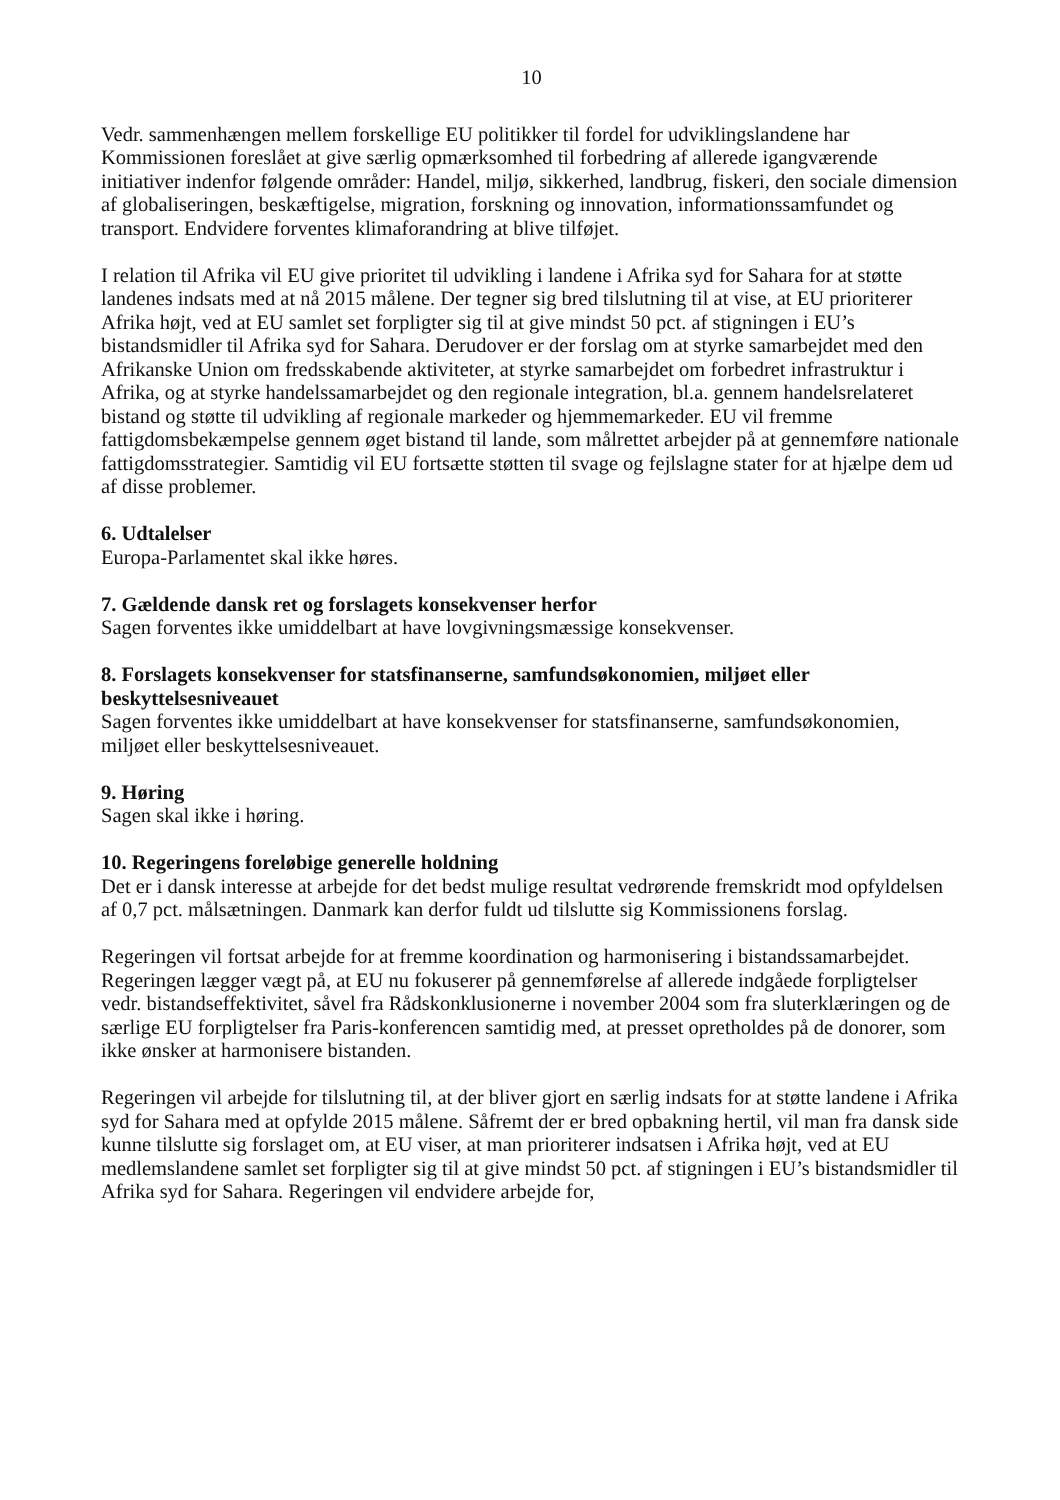10
Vedr. sammenhængen mellem forskellige EU politikker til fordel for udviklingslandene har Kommissionen foreslået at give særlig opmærksomhed til forbedring af allerede igangværende initiativer indenfor følgende områder: Handel, miljø, sikkerhed, landbrug, fiskeri, den sociale dimension af globaliseringen, beskæftigelse, migration, forskning og innovation, informationssamfundet og transport. Endvidere forventes klimaforandring at blive tilføjet.
I relation til Afrika vil EU give prioritet til udvikling i landene i Afrika syd for Sahara for at støtte landenes indsats med at nå 2015 målene. Der tegner sig bred tilslutning til at vise, at EU prioriterer Afrika højt, ved at EU samlet set forpligter sig til at give mindst 50 pct. af stigningen i EU’s bistandsmidler til Afrika syd for Sahara. Derudover er der forslag om at styrke samarbejdet med den Afrikanske Union om fredsskabende aktiviteter, at styrke samarbejdet om forbedret infrastruktur i Afrika, og at styrke handelssamarbejdet og den regionale integration, bl.a. gennem handelsrelateret bistand og støtte til udvikling af regionale markeder og hjemmemarkeder. EU vil fremme fattigdomsbekæmpelse gennem øget bistand til lande, som målrettet arbejder på at gennemføre nationale fattigdomsstrategier. Samtidig vil EU fortsætte støtten til svage og fejlslagne stater for at hjælpe dem ud af disse problemer.
6. Udtalelser
Europa-Parlamentet skal ikke høres.
7. Gældende dansk ret og forslagets konsekvenser herfor
Sagen forventes ikke umiddelbart at have lovgivningsmæssige konsekvenser.
8. Forslagets konsekvenser for statsfinanserne, samfundsøkonomien, miljøet eller beskyttelsesniveauet
Sagen forventes ikke umiddelbart at have konsekvenser for statsfinanserne, samfundsøkonomien, miljøet eller beskyttelsesniveauet.
9. Høring
Sagen skal ikke i høring.
10. Regeringens foreløbige generelle holdning
Det er i dansk interesse at arbejde for det bedst mulige resultat vedrørende fremskridt mod opfyldelsen af 0,7 pct. målsætningen. Danmark kan derfor fuldt ud tilslutte sig Kommissionens forslag.
Regeringen vil fortsat arbejde for at fremme koordination og harmonisering i bistandssamarbejdet. Regeringen lægger vægt på, at EU nu fokuserer på gennemførelse af allerede indgåede forpligtelser vedr. bistandseffektivitet, såvel fra Rådskonklusionerne i november 2004 som fra sluterklæringen og de særlige EU forpligtelser fra Paris-konferencen samtidig med, at presset opretholdes på de donorer, som ikke ønsker at harmonisere bistanden.
Regeringen vil arbejde for tilslutning til, at der bliver gjort en særlig indsats for at støtte landene i Afrika syd for Sahara med at opfylde 2015 målene. Såfremt der er bred opbakning hertil, vil man fra dansk side kunne tilslutte sig forslaget om, at EU viser, at man prioriterer indsatsen i Afrika højt, ved at EU medlemslandene samlet set forpligter sig til at give mindst 50 pct. af stigningen i EU’s bistandsmidler til Afrika syd for Sahara. Regeringen vil endvidere arbejde for,